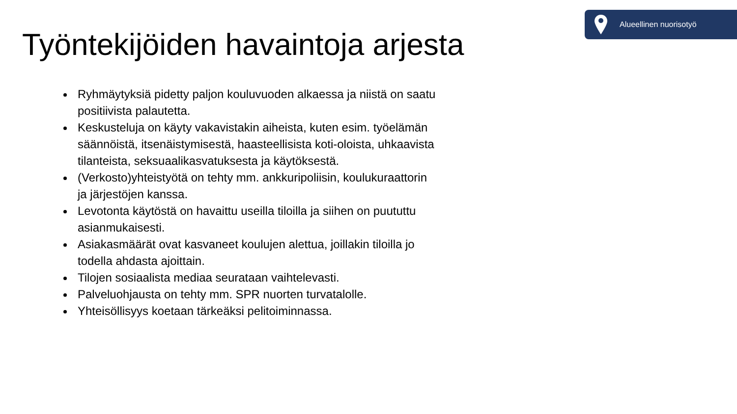Alueellinen nuorisotyö
Työntekijöiden havaintoja arjesta
Ryhmäytyksiä pidetty paljon kouluvuoden alkaessa ja niistä on saatu positiivista palautetta.
Keskusteluja on käyty vakavistakin aiheista, kuten esim. työelämän säännöistä, itsenäistymisestä, haasteellisista koti-oloista, uhkaavista tilanteista, seksuaalikasvatuksesta ja käytöksestä.
(Verkosto)yhteistyötä on tehty mm. ankkuripoliisin, koulukuraattorin ja järjestöjen kanssa.
Levotonta käytöstä on havaittu useilla tiloilla ja siihen on puututtu asianmukaisesti.
Asiakasmäärät ovat kasvaneet koulujen alettua, joillakin tiloilla jo todella ahdasta ajoittain.
Tilojen sosiaalista mediaa seurataan vaihtelevasti.
Palveluohjausta on tehty mm. SPR nuorten turvatalolle.
Yhteisöllisyys koetaan tärkeäksi pelitoiminnassa.